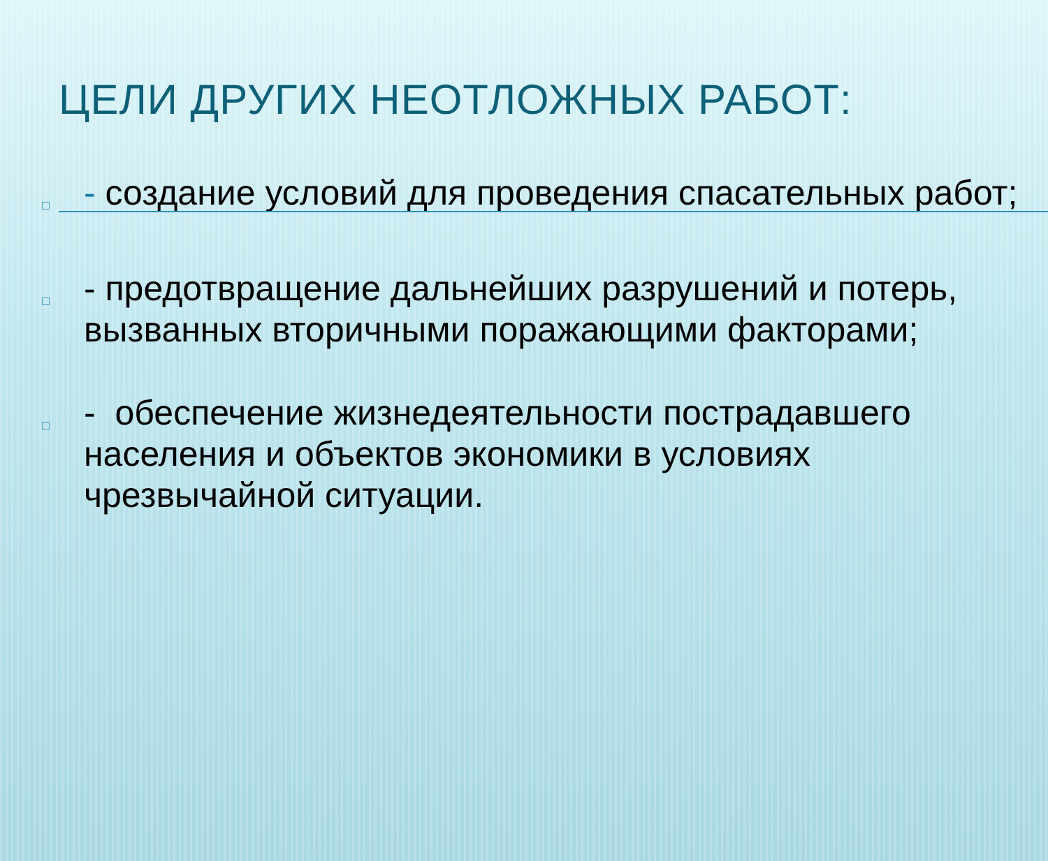ЦЕЛИ ДРУГИХ НЕОТЛОЖНЫХ РАБОТ:
□ - создание условий для проведения спасательных работ;
□ - предотвращение дальнейших разрушений и потерь, вызванных вторичными поражающими факторами;
□ - обеспечение жизнедеятельности пострадавшего населения и объектов экономики в условиях чрезвычайной ситуации.